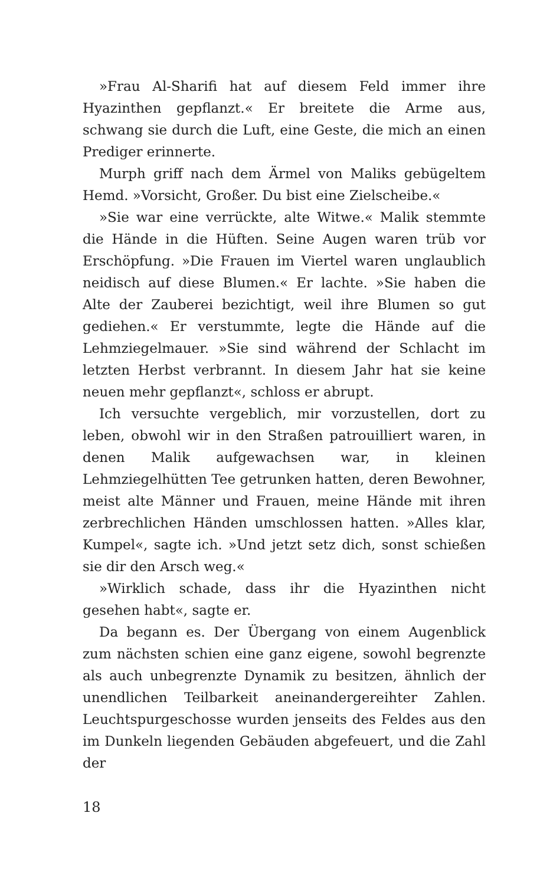»Frau Al-Sharifi hat auf diesem Feld immer ihre Hyazinthen gepflanzt.« Er breitete die Arme aus, schwang sie durch die Luft, eine Geste, die mich an einen Prediger erinnerte.
Murph griff nach dem Ärmel von Maliks gebügeltem Hemd. »Vorsicht, Großer. Du bist eine Zielscheibe.«
»Sie war eine verrückte, alte Witwe.« Malik stemmte die Hände in die Hüften. Seine Augen waren trüb vor Erschöpfung. »Die Frauen im Viertel waren unglaublich neidisch auf diese Blumen.« Er lachte. »Sie haben die Alte der Zauberei bezichtigt, weil ihre Blumen so gut gediehen.« Er verstummte, legte die Hände auf die Lehmziegelmauer. »Sie sind während der Schlacht im letzten Herbst verbrannt. In diesem Jahr hat sie keine neuen mehr gepflanzt«, schloss er abrupt.
Ich versuchte vergeblich, mir vorzustellen, dort zu leben, obwohl wir in den Straßen patrouilliert waren, in denen Malik aufgewachsen war, in kleinen Lehmziegelhütten Tee getrunken hatten, deren Bewohner, meist alte Männer und Frauen, meine Hände mit ihren zerbrechlichen Händen umschlossen hatten. »Alles klar, Kumpel«, sagte ich. »Und jetzt setz dich, sonst schießen sie dir den Arsch weg.«
»Wirklich schade, dass ihr die Hyazinthen nicht gesehen habt«, sagte er.
Da begann es. Der Übergang von einem Augenblick zum nächsten schien eine ganz eigene, sowohl begrenzte als auch unbegrenzte Dynamik zu besitzen, ähnlich der unendlichen Teilbarkeit aneinandergereihter Zahlen. Leuchtspurgeschosse wurden jenseits des Feldes aus den im Dunkeln liegenden Gebäuden abgefeuert, und die Zahl der
18